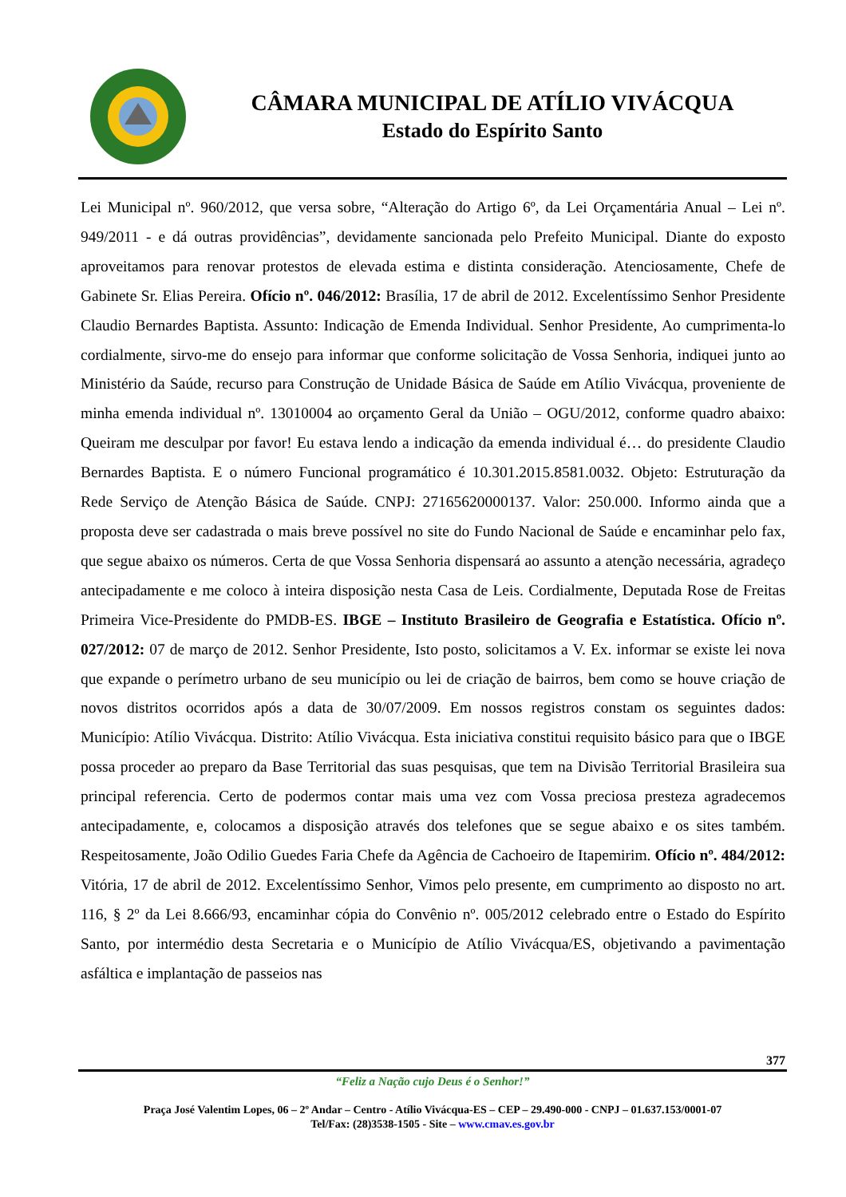CÂMARA MUNICIPAL DE ATÍLIO VIVÁCQUA
Estado do Espírito Santo
Lei Municipal nº. 960/2012, que versa sobre, “Alteração do Artigo 6º, da Lei Orçamentária Anual – Lei nº. 949/2011 - e dá outras providências”, devidamente sancionada pelo Prefeito Municipal. Diante do exposto aproveitamos para renovar protestos de elevada estima e distinta consideração. Atenciosamente, Chefe de Gabinete Sr. Elias Pereira. Ofício nº. 046/2012: Brasília, 17 de abril de 2012. Excelentíssimo Senhor Presidente Claudio Bernardes Baptista. Assunto: Indicação de Emenda Individual. Senhor Presidente, Ao cumprimenta-lo cordialmente, sirvo-me do ensejo para informar que conforme solicitação de Vossa Senhoria, indiquei junto ao Ministério da Saúde, recurso para Construção de Unidade Básica de Saúde em Atílio Vivácqua, proveniente de minha emenda individual nº. 13010004 ao orçamento Geral da União – OGU/2012, conforme quadro abaixo: Queiram me desculpar por favor! Eu estava lendo a indicação da emenda individual é… do presidente Claudio Bernardes Baptista. E o número Funcional programático é 10.301.2015.8581.0032. Objeto: Estruturação da Rede Serviço de Atenção Básica de Saúde. CNPJ: 27165620000137. Valor: 250.000. Informo ainda que a proposta deve ser cadastrada o mais breve possível no site do Fundo Nacional de Saúde e encaminhar pelo fax, que segue abaixo os números. Certa de que Vossa Senhoria dispensará ao assunto a atenção necessária, agradeço antecipadamente e me coloco à inteira disposição nesta Casa de Leis. Cordialmente, Deputada Rose de Freitas Primeira Vice-Presidente do PMDB-ES. IBGE – Instituto Brasileiro de Geografia e Estatística. Ofício nº. 027/2012: 07 de março de 2012. Senhor Presidente, Isto posto, solicitamos a V. Ex. informar se existe lei nova que expande o perímetro urbano de seu município ou lei de criação de bairros, bem como se houve criação de novos distritos ocorridos após a data de 30/07/2009. Em nossos registros constam os seguintes dados: Município: Atílio Vivácqua. Distrito: Atílio Vivácqua. Esta iniciativa constitui requisito básico para que o IBGE possa proceder ao preparo da Base Territorial das suas pesquisas, que tem na Divisão Territorial Brasileira sua principal referencia. Certo de podermos contar mais uma vez com Vossa preciosa presteza agradecemos antecipadamente, e, colocamos a disposição através dos telefones que se segue abaixo e os sites também. Respeitosamente, João Odilio Guedes Faria Chefe da Agência de Cachoeiro de Itapemirim. Ofício nº. 484/2012: Vitória, 17 de abril de 2012. Excelentíssimo Senhor, Vimos pelo presente, em cumprimento ao disposto no art. 116, § 2º da Lei 8.666/93, encaminhar cópia do Convênio nº. 005/2012 celebrado entre o Estado do Espírito Santo, por intermédio desta Secretaria e o Município de Atílio Vivácqua/ES, objetivando a pavimentação asfáltica e implantação de passeios nas
377
“Feliz a Nação cujo Deus é o Senhor!”
Praça José Valentim Lopes, 06 – 2º Andar – Centro - Atílio Vivácqua-ES – CEP – 29.490-000 - CNPJ – 01.637.153/0001-07
Tel/Fax: (28)3538-1505 - Site – www.cmav.es.gov.br